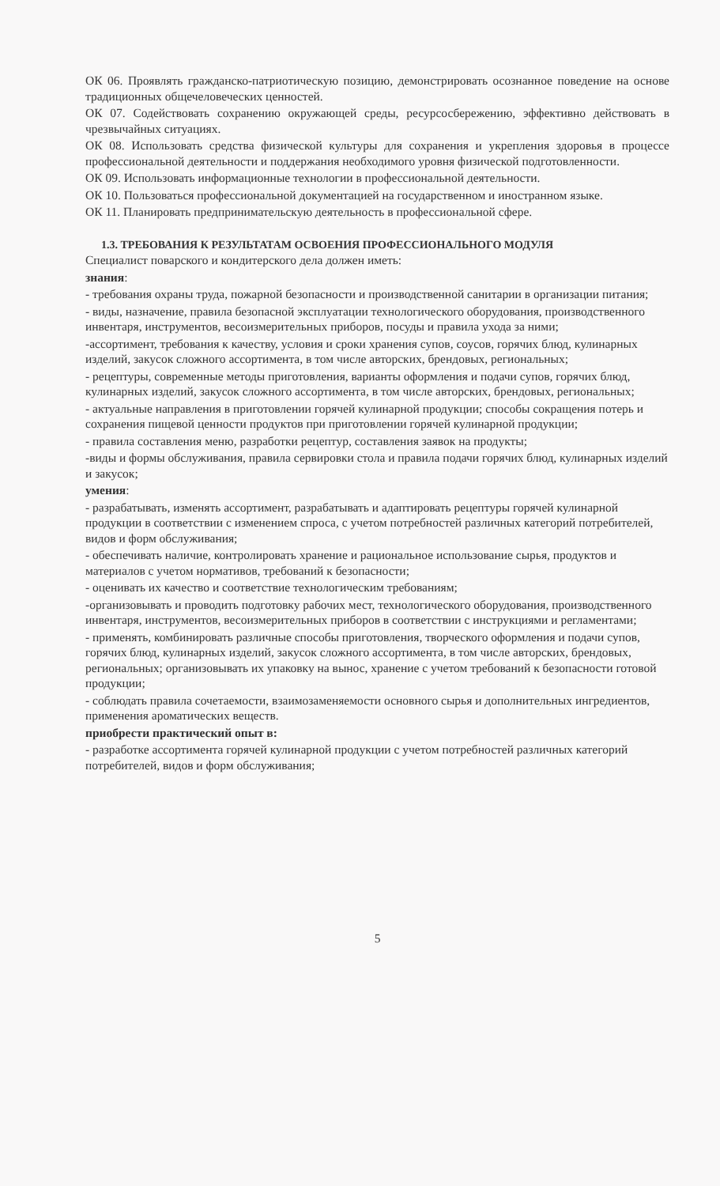ОК 06. Проявлять гражданско-патриотическую позицию, демонстрировать осознанное поведение на основе традиционных общечеловеческих ценностей.
ОК 07. Содействовать сохранению окружающей среды, ресурсосбережению, эффективно действовать в чрезвычайных ситуациях.
ОК 08. Использовать средства физической культуры для сохранения и укрепления здоровья в процессе профессиональной деятельности и поддержания необходимого уровня физической подготовленности.
ОК 09. Использовать информационные технологии в профессиональной деятельности.
ОК 10. Пользоваться профессиональной документацией на государственном и иностранном языке.
ОК 11. Планировать предпринимательскую деятельность в профессиональной сфере.
1.3. ТРЕБОВАНИЯ К РЕЗУЛЬТАТАМ ОСВОЕНИЯ ПРОФЕССИОНАЛЬНОГО МОДУЛЯ
Специалист поварского и кондитерского дела должен иметь:
знания:
- требования охраны труда, пожарной безопасности и производственной санитарии в организации питания;
- виды, назначение, правила безопасной эксплуатации технологического оборудования, производственного инвентаря, инструментов, весоизмерительных приборов, посуды и правила ухода за ними;
-ассортимент, требования к качеству, условия и сроки хранения супов, соусов, горячих блюд, кулинарных изделий, закусок сложного ассортимента, в том числе авторских, брендовых, региональных;
- рецептуры, современные методы приготовления, варианты оформления и подачи супов, горячих блюд, кулинарных изделий, закусок сложного ассортимента, в том числе авторских, брендовых, региональных;
- актуальные направления в приготовлении горячей кулинарной продукции; способы сокращения потерь и сохранения пищевой ценности продуктов при приготовлении горячей кулинарной продукции;
- правила составления меню, разработки рецептур, составления заявок на продукты;
-виды и формы обслуживания, правила сервировки стола и правила подачи горячих блюд, кулинарных изделий и закусок;
умения:
- разрабатывать, изменять ассортимент, разрабатывать и адаптировать рецептуры горячей кулинарной продукции в соответствии с изменением спроса, с учетом потребностей различных категорий потребителей, видов и форм обслуживания;
- обеспечивать наличие, контролировать хранение и рациональное использование сырья, продуктов и материалов с учетом нормативов, требований к безопасности;
- оценивать их качество и соответствие технологическим требованиям;
-организовывать и проводить подготовку рабочих мест, технологического оборудования, производственного инвентаря, инструментов, весоизмерительных приборов в соответствии с инструкциями и регламентами;
- применять, комбинировать различные способы приготовления, творческого оформления и подачи супов, горячих блюд, кулинарных изделий, закусок сложного ассортимента, в том числе авторских, брендовых, региональных; организовывать их упаковку на вынос, хранение с учетом требований к безопасности готовой продукции;
- соблюдать правила сочетаемости, взаимозаменяемости основного сырья и дополнительных ингредиентов, применения ароматических веществ.
приобрести практический опыт в:
- разработке ассортимента горячей кулинарной продукции с учетом потребностей различных категорий потребителей, видов и форм обслуживания;
5